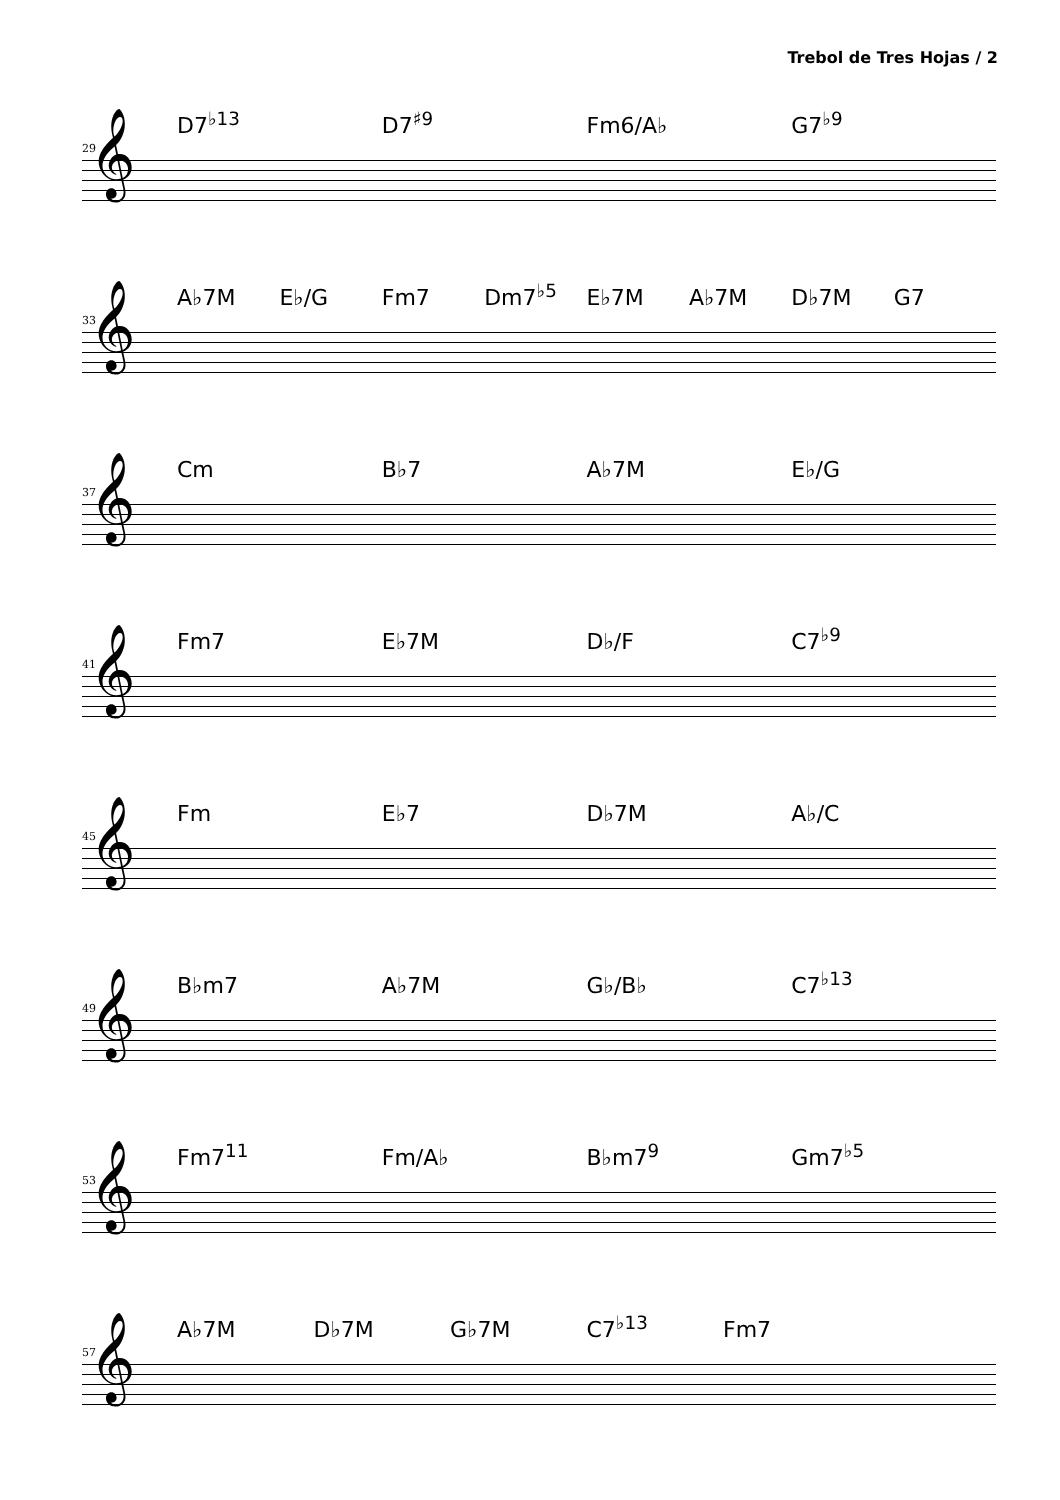Trebol de Tres Hojas / 2
D7<sup>♭13</sup> D7<sup>♯9</sup> Fm6/A♭ G7<sup>♭9</sup>
29 𝄞
A♭7M E♭/G Fm7 Dm7<sup>♭5</sup> E♭7M A♭7M D♭7M G7
33 𝄞
Cm B♭7 A♭7M E♭/G
37 𝄞
Fm7 E♭7M D♭/F C7<sup>♭9</sup>
41 𝄞
Fm E♭7 D♭7M A♭/C
45 𝄞
B♭m7 A♭7M G♭/B♭ C7<sup>♭13</sup>
49 𝄞
Fm7<sup>11</sup> Fm/A♭ B♭m7<sup>9</sup> Gm7<sup>♭5</sup>
53 𝄞
A♭7M D♭7M G♭7M C7<sup>♭13</sup> Fm7
57 𝄞